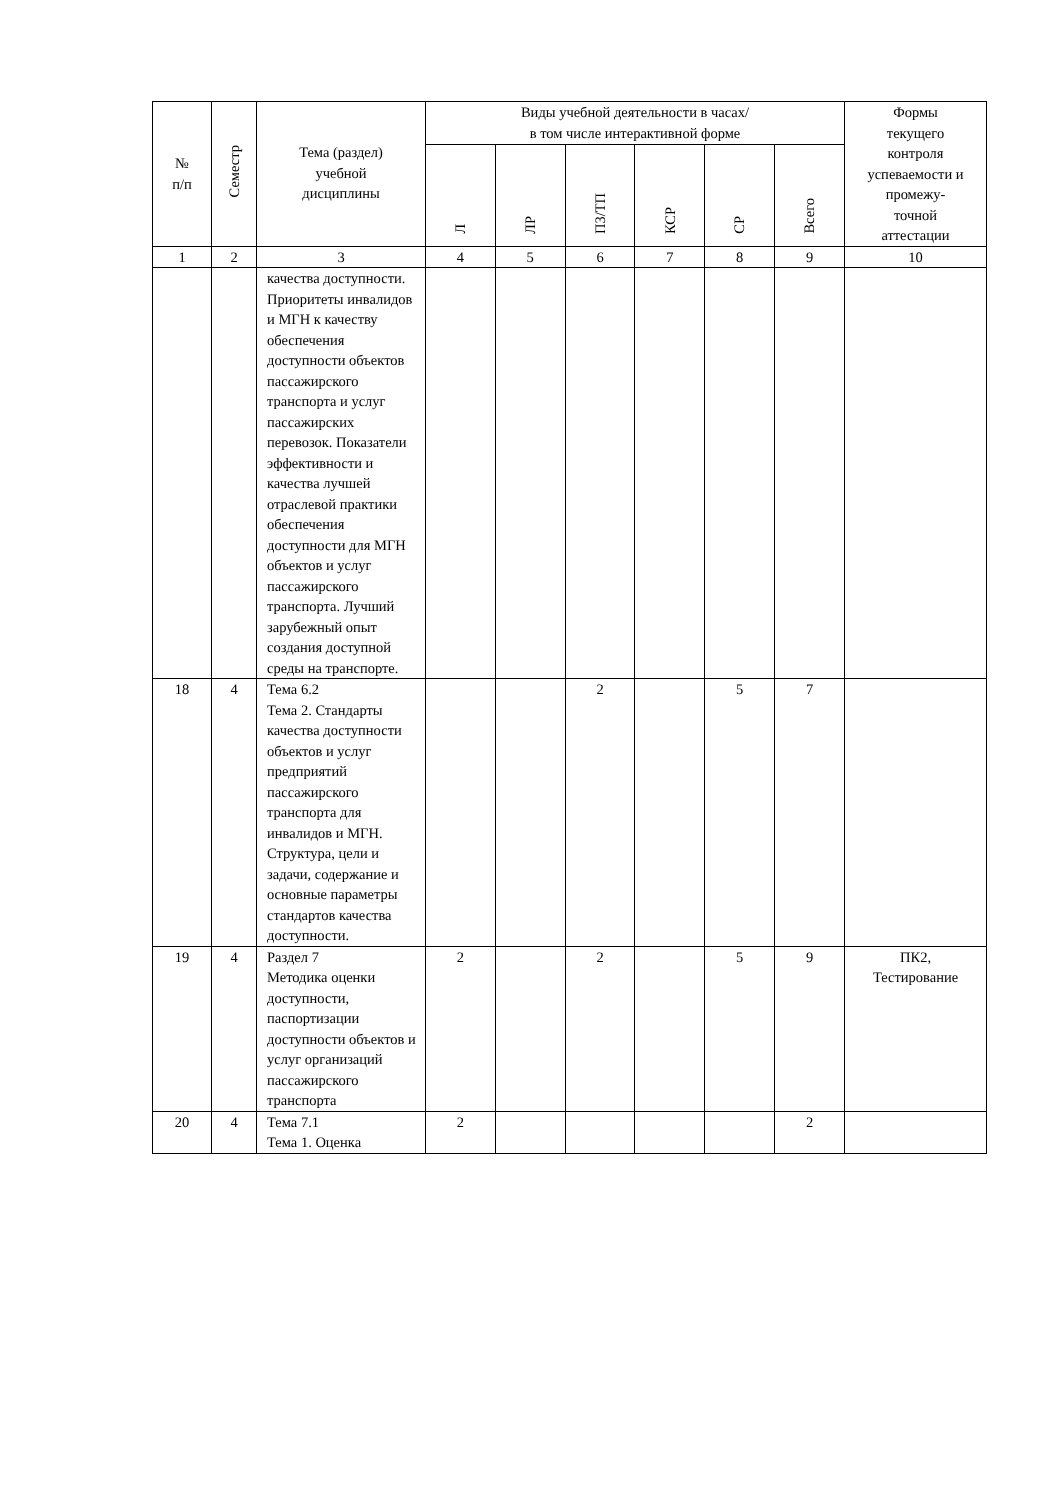| № п/п | Семестр | Тема (раздел) учебной дисциплины | Виды учебной деятельности в часах/ в том числе интерактивной форме | | | | | | Формы текущего контроля успеваемости и промежу- точной аттестации |
| --- | --- | --- | --- | --- | --- | --- | --- | --- | --- |
| | | | Л | ЛР | ПЗ/ТП | КСР | СР | Всего | |
| 1 | 2 | 3 | 4 | 5 | 6 | 7 | 8 | 9 | 10 |
| | | качества доступности. Приоритеты инвалидов и МГН к качеству обеспечения доступности объектов пассажирского транспорта и услуг пассажирских перевозок. Показатели эффективности и качества лучшей отраслевой практики обеспечения доступности для МГН объектов и услуг пассажирского транспорта. Лучший зарубежный опыт создания доступной среды на транспорте. | | | | | | | |
| 18 | 4 | Тема 6.2 Тема 2. Стандарты качества доступности объектов и услуг предприятий пассажирского транспорта для инвалидов и МГН. Структура, цели и задачи, содержание и основные параметры стандартов качества доступности. | | | 2 | | 5 | 7 | |
| 19 | 4 | Раздел 7 Методика оценки доступности, паспортизации доступности объектов и услуг организаций пассажирского транспорта | 2 | | 2 | | 5 | 9 | ПК2, Тестирование |
| 20 | 4 | Тема 7.1 Тема 1. Оценка | 2 | | | | | 2 | |